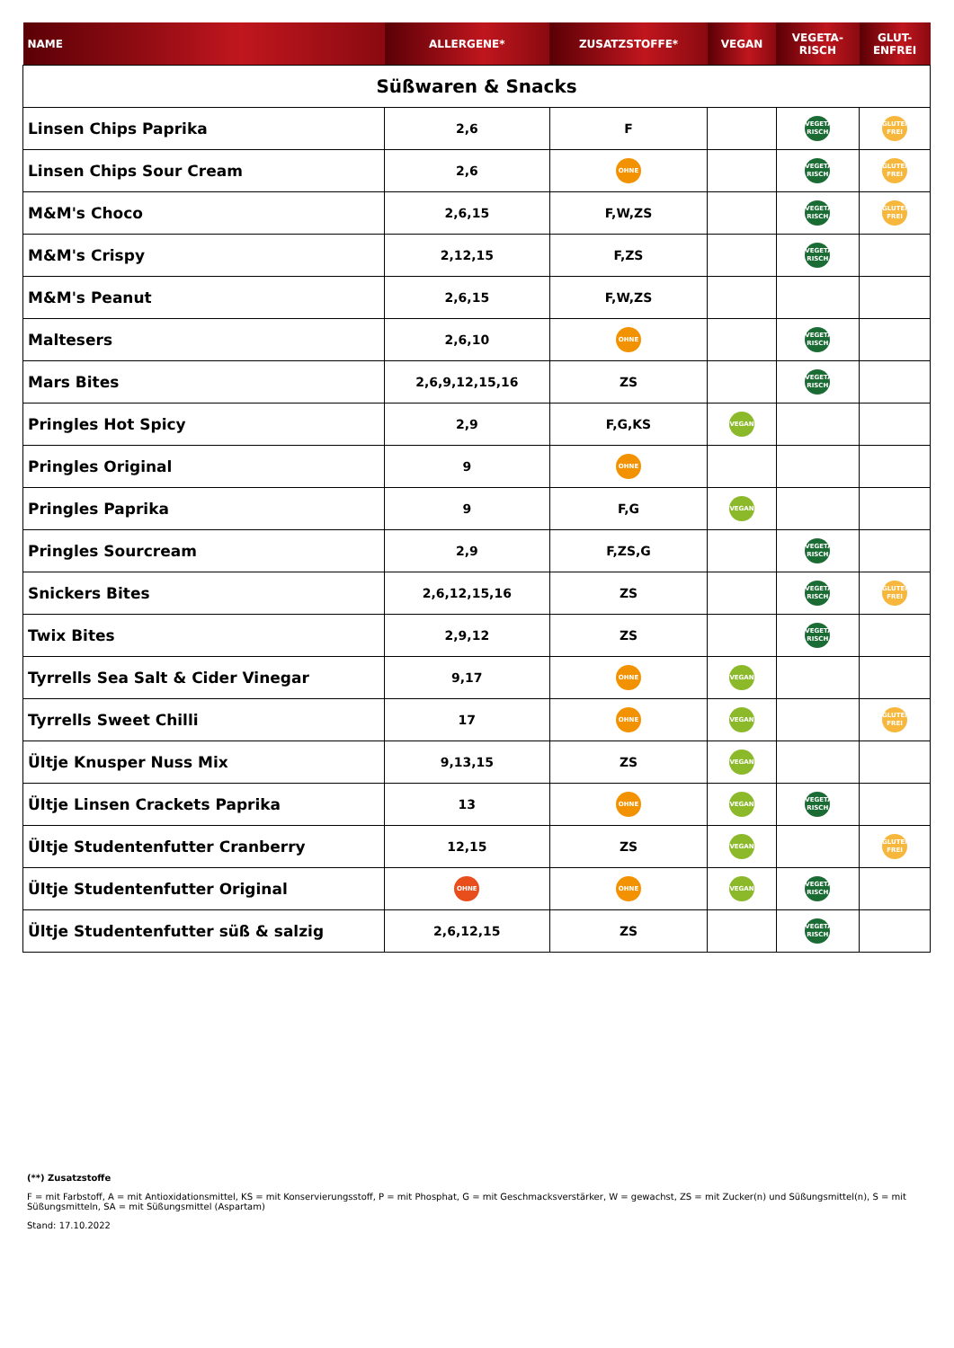| NAME | ALLERGENE* | ZUSATZSTOFFE* | VEGAN | VEGETA- RISCH | GLUT- ENFREI |
| --- | --- | --- | --- | --- | --- |
| Süßwaren & Snacks | | | | | |
| Linsen Chips Paprika | 2,6 | F | | VEGETA- RISCH | GLUTEN FREI |
| Linsen Chips Sour Cream | 2,6 | OHNE | | VEGETA- RISCH | GLUTEN FREI |
| M&M's Choco | 2,6,15 | F,W,ZS | | VEGETA- RISCH | GLUTEN FREI |
| M&M's Crispy | 2,12,15 | F,ZS | | VEGETA- RISCH | |
| M&M's Peanut | 2,6,15 | F,W,ZS | | | |
| Maltesers | 2,6,10 | OHNE | | VEGETA- RISCH | |
| Mars Bites | 2,6,9,12,15,16 | ZS | | VEGETA- RISCH | |
| Pringles Hot Spicy | 2,9 | F,G,KS | VEGAN | | |
| Pringles Original | 9 | OHNE | | | |
| Pringles Paprika | 9 | F,G | VEGAN | | |
| Pringles Sourcream | 2,9 | F,ZS,G | | VEGETA- RISCH | |
| Snickers Bites | 2,6,12,15,16 | ZS | | VEGETA- RISCH | GLUTEN FREI |
| Twix Bites | 2,9,12 | ZS | | VEGETA- RISCH | |
| Tyrrells Sea Salt & Cider Vinegar | 9,17 | OHNE | VEGAN | | |
| Tyrrells Sweet Chilli | 17 | OHNE | VEGAN | | GLUTEN FREI |
| Ültje Knusper Nuss Mix | 9,13,15 | ZS | VEGAN | | |
| Ültje Linsen Crackets Paprika | 13 | OHNE | VEGAN | VEGETA- RISCH | |
| Ültje Studentenfutter Cranberry | 12,15 | ZS | VEGAN | | GLUTEN FREI |
| Ültje Studentenfutter Original | OHNE | OHNE | VEGAN | VEGETA- RISCH | |
| Ültje Studentenfutter süß & salzig | 2,6,12,15 | ZS | | VEGETA- RISCH | |
(**) Zusatzstoffe
F = mit Farbstoff, A = mit Antioxidationsmittel, KS = mit Konservierungsstoff, P = mit Phosphat, G = mit Geschmacksverstärker, W = gewachst, ZS = mit Zucker(n) und Süßungsmittel(n), S = mit Süßungsmitteln, SA = mit Süßungsmittel (Aspartam)
Stand: 17.10.2022